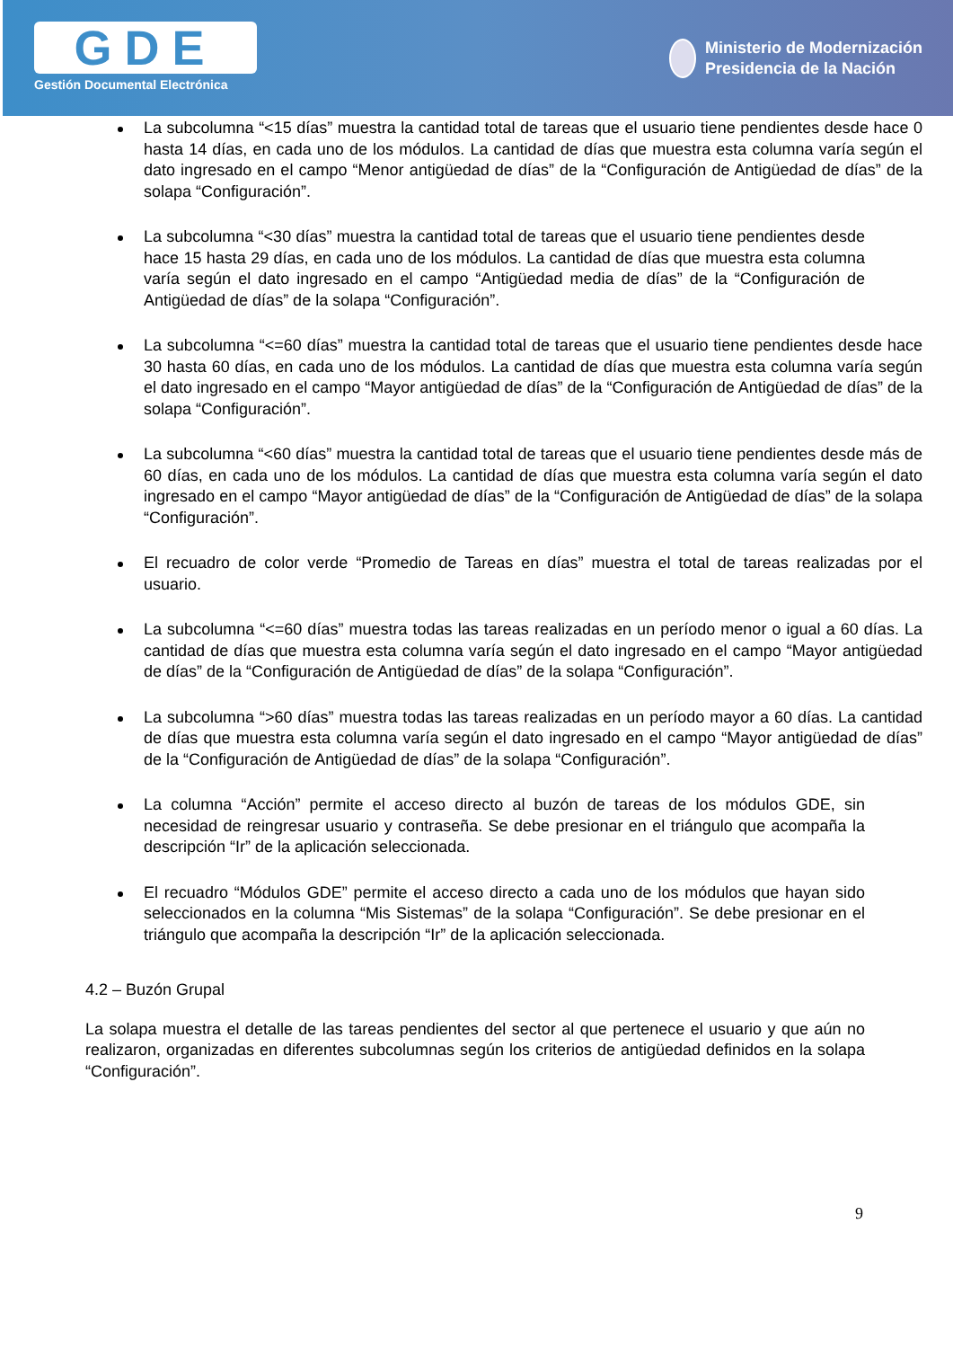GDE
Gestión Documental Electrónica
Ministerio de Modernización
Presidencia de la Nación
La subcolumna “<15 días” muestra la cantidad total de tareas que el usuario tiene pendientes desde hace 0 hasta 14 días, en cada uno de los módulos. La cantidad de días que muestra esta columna varía según el dato ingresado en el campo “Menor antigüedad de días” de la “Configuración de Antigüedad de días” de la solapa “Configuración”.
La subcolumna “<30 días” muestra la cantidad total de tareas que el usuario tiene pendientes desde hace 15 hasta 29 días, en cada uno de los módulos. La cantidad de días que muestra esta columna varía según el dato ingresado en el campo “Antigüedad media de días” de la “Configuración de Antigüedad de días” de la solapa “Configuración”.
La subcolumna “<=60 días” muestra la cantidad total de tareas que el usuario tiene pendientes desde hace 30 hasta 60 días, en cada uno de los módulos. La cantidad de días que muestra esta columna varía según el dato ingresado en el campo “Mayor antigüedad de días” de la “Configuración de Antigüedad de días” de la solapa “Configuración”.
La subcolumna “<60 días” muestra la cantidad total de tareas que el usuario tiene pendientes desde más de 60 días, en cada uno de los módulos. La cantidad de días que muestra esta columna varía según el dato ingresado en el campo “Mayor antigüedad de días” de la “Configuración de Antigüedad de días” de la solapa “Configuración”.
El recuadro de color verde “Promedio de Tareas en días” muestra el total de tareas realizadas por el usuario.
La subcolumna “<=60 días” muestra todas las tareas realizadas en un período menor o igual a 60 días. La cantidad de días que muestra esta columna varía según el dato ingresado en el campo “Mayor antigüedad de días” de la “Configuración de Antigüedad de días” de la solapa “Configuración”.
La subcolumna “>60 días” muestra todas las tareas realizadas en un período mayor a 60 días. La cantidad de días que muestra esta columna varía según el dato ingresado en el campo “Mayor antigüedad de días” de la “Configuración de Antigüedad de días” de la solapa “Configuración”.
La columna “Acción” permite el acceso directo al buzón de tareas de los módulos GDE, sin necesidad de reingresar usuario y contraseña. Se debe presionar en el triángulo que acompaña la descripción “Ir” de la aplicación seleccionada.
El recuadro “Módulos GDE” permite el acceso directo a cada uno de los módulos que hayan sido seleccionados en la columna “Mis Sistemas” de la solapa “Configuración”. Se debe presionar en el triángulo que acompaña la descripción “Ir” de la aplicación seleccionada.
4.2 – Buzón Grupal
La solapa muestra el detalle de las tareas pendientes del sector al que pertenece el usuario y que aún no realizaron, organizadas en diferentes subcolumnas según los criterios de antigüedad definidos en la solapa “Configuración”.
9